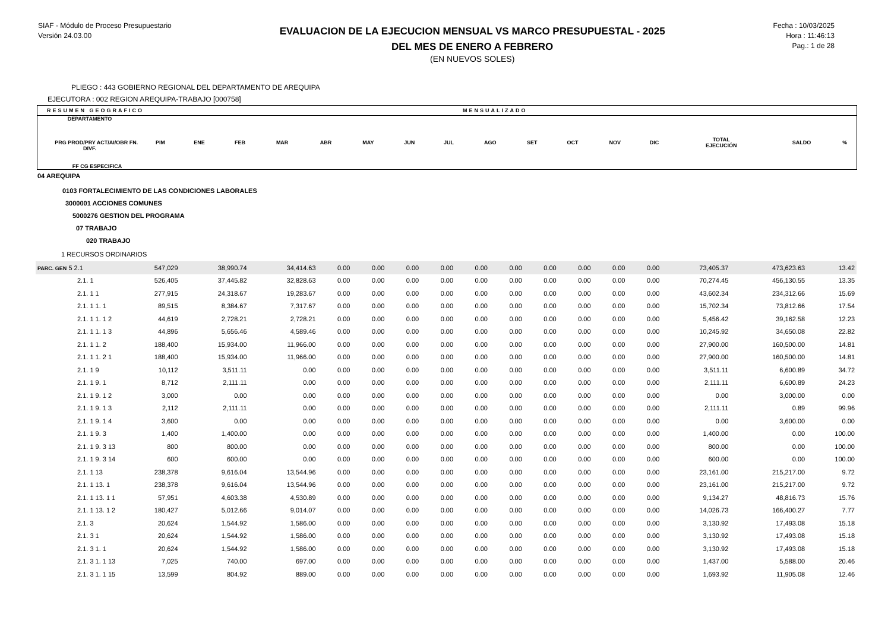SIAF - Módulo de Proceso Presupuestario
Versión 24.03.00
EVALUACION DE LA EJECUCION MENSUAL VS MARCO PRESUPUESTAL - 2025
DEL MES DE ENERO A FEBRERO
(EN NUEVOS SOLES)
Fecha : 10/03/2025
Hora : 11:46:13
Pag.: 1 de 28
PLIEGO : 443 GOBIERNO REGIONAL DEL DEPARTAMENTO DE AREQUIPA
EJECUTORA : 002 REGION AREQUIPA-TRABAJO [000758]
RESUMEN GEOGRAFICO MENSUALIZADO
| DEPARTAMENTO PRG PROD/PRY ACT/AI/OBR FN. DIVF. FF CG ESPECIFICA | PIM | ENE | FEB | MAR | ABR | MAY | JUN | JUL | AGO | SET | OCT | NOV | DIC | TOTAL EJECUCIÓN | SALDO | % |
04 AREQUIPA
0103 FORTALECIMIENTO DE LAS CONDICIONES LABORALES
3000001 ACCIONES COMUNES
5000276 GESTION DEL PROGRAMA
07 TRABAJO
020 TRABAJO
1 RECURSOS ORDINARIOS
| PARC. GEN 5 2.1 | 547,029 | 38,990.74 | 34,414.63 | 0.00 | 0.00 | 0.00 | 0.00 | 0.00 | 0.00 | 0.00 | 0.00 | 0.00 | 0.00 | 73,405.37 | 473,623.63 | 13.42 |
| 2.1. 1 | 526,405 | 37,445.82 | 32,828.63 | 0.00 | 0.00 | 0.00 | 0.00 | 0.00 | 0.00 | 0.00 | 0.00 | 0.00 | 0.00 | 70,274.45 | 456,130.55 | 13.35 |
| 2.1. 1 1 | 277,915 | 24,318.67 | 19,283.67 | 0.00 | 0.00 | 0.00 | 0.00 | 0.00 | 0.00 | 0.00 | 0.00 | 0.00 | 0.00 | 43,602.34 | 234,312.66 | 15.69 |
| 2.1. 1 1. 1 | 89,515 | 8,384.67 | 7,317.67 | 0.00 | 0.00 | 0.00 | 0.00 | 0.00 | 0.00 | 0.00 | 0.00 | 0.00 | 0.00 | 15,702.34 | 73,812.66 | 17.54 |
| 2.1. 1 1. 1 2 | 44,619 | 2,728.21 | 2,728.21 | 0.00 | 0.00 | 0.00 | 0.00 | 0.00 | 0.00 | 0.00 | 0.00 | 0.00 | 0.00 | 5,456.42 | 39,162.58 | 12.23 |
| 2.1. 1 1. 1 3 | 44,896 | 5,656.46 | 4,589.46 | 0.00 | 0.00 | 0.00 | 0.00 | 0.00 | 0.00 | 0.00 | 0.00 | 0.00 | 0.00 | 10,245.92 | 34,650.08 | 22.82 |
| 2.1. 1 1. 2 | 188,400 | 15,934.00 | 11,966.00 | 0.00 | 0.00 | 0.00 | 0.00 | 0.00 | 0.00 | 0.00 | 0.00 | 0.00 | 0.00 | 27,900.00 | 160,500.00 | 14.81 |
| 2.1. 1 1. 2 1 | 188,400 | 15,934.00 | 11,966.00 | 0.00 | 0.00 | 0.00 | 0.00 | 0.00 | 0.00 | 0.00 | 0.00 | 0.00 | 0.00 | 27,900.00 | 160,500.00 | 14.81 |
| 2.1. 1 9 | 10,112 | 3,511.11 | 0.00 | 0.00 | 0.00 | 0.00 | 0.00 | 0.00 | 0.00 | 0.00 | 0.00 | 0.00 | 0.00 | 3,511.11 | 6,600.89 | 34.72 |
| 2.1. 1 9. 1 | 8,712 | 2,111.11 | 0.00 | 0.00 | 0.00 | 0.00 | 0.00 | 0.00 | 0.00 | 0.00 | 0.00 | 0.00 | 0.00 | 2,111.11 | 6,600.89 | 24.23 |
| 2.1. 1 9. 1 2 | 3,000 | 0.00 | 0.00 | 0.00 | 0.00 | 0.00 | 0.00 | 0.00 | 0.00 | 0.00 | 0.00 | 0.00 | 0.00 | 0.00 | 3,000.00 | 0.00 |
| 2.1. 1 9. 1 3 | 2,112 | 2,111.11 | 0.00 | 0.00 | 0.00 | 0.00 | 0.00 | 0.00 | 0.00 | 0.00 | 0.00 | 0.00 | 0.00 | 2,111.11 | 0.89 | 99.96 |
| 2.1. 1 9. 1 4 | 3,600 | 0.00 | 0.00 | 0.00 | 0.00 | 0.00 | 0.00 | 0.00 | 0.00 | 0.00 | 0.00 | 0.00 | 0.00 | 0.00 | 3,600.00 | 0.00 |
| 2.1. 1 9. 3 | 1,400 | 1,400.00 | 0.00 | 0.00 | 0.00 | 0.00 | 0.00 | 0.00 | 0.00 | 0.00 | 0.00 | 0.00 | 0.00 | 1,400.00 | 0.00 | 100.00 |
| 2.1. 1 9. 3 13 | 800 | 800.00 | 0.00 | 0.00 | 0.00 | 0.00 | 0.00 | 0.00 | 0.00 | 0.00 | 0.00 | 0.00 | 0.00 | 800.00 | 0.00 | 100.00 |
| 2.1. 1 9. 3 14 | 600 | 600.00 | 0.00 | 0.00 | 0.00 | 0.00 | 0.00 | 0.00 | 0.00 | 0.00 | 0.00 | 0.00 | 0.00 | 600.00 | 0.00 | 100.00 |
| 2.1. 1 13 | 238,378 | 9,616.04 | 13,544.96 | 0.00 | 0.00 | 0.00 | 0.00 | 0.00 | 0.00 | 0.00 | 0.00 | 0.00 | 0.00 | 23,161.00 | 215,217.00 | 9.72 |
| 2.1. 1 13. 1 | 238,378 | 9,616.04 | 13,544.96 | 0.00 | 0.00 | 0.00 | 0.00 | 0.00 | 0.00 | 0.00 | 0.00 | 0.00 | 0.00 | 23,161.00 | 215,217.00 | 9.72 |
| 2.1. 1 13. 1 1 | 57,951 | 4,603.38 | 4,530.89 | 0.00 | 0.00 | 0.00 | 0.00 | 0.00 | 0.00 | 0.00 | 0.00 | 0.00 | 0.00 | 9,134.27 | 48,816.73 | 15.76 |
| 2.1. 1 13. 1 2 | 180,427 | 5,012.66 | 9,014.07 | 0.00 | 0.00 | 0.00 | 0.00 | 0.00 | 0.00 | 0.00 | 0.00 | 0.00 | 0.00 | 14,026.73 | 166,400.27 | 7.77 |
| 2.1. 3 | 20,624 | 1,544.92 | 1,586.00 | 0.00 | 0.00 | 0.00 | 0.00 | 0.00 | 0.00 | 0.00 | 0.00 | 0.00 | 0.00 | 3,130.92 | 17,493.08 | 15.18 |
| 2.1. 3 1 | 20,624 | 1,544.92 | 1,586.00 | 0.00 | 0.00 | 0.00 | 0.00 | 0.00 | 0.00 | 0.00 | 0.00 | 0.00 | 0.00 | 3,130.92 | 17,493.08 | 15.18 |
| 2.1. 3 1. 1 | 20,624 | 1,544.92 | 1,586.00 | 0.00 | 0.00 | 0.00 | 0.00 | 0.00 | 0.00 | 0.00 | 0.00 | 0.00 | 0.00 | 3,130.92 | 17,493.08 | 15.18 |
| 2.1. 3 1. 1 13 | 7,025 | 740.00 | 697.00 | 0.00 | 0.00 | 0.00 | 0.00 | 0.00 | 0.00 | 0.00 | 0.00 | 0.00 | 0.00 | 1,437.00 | 5,588.00 | 20.46 |
| 2.1. 3 1. 1 15 | 13,599 | 804.92 | 889.00 | 0.00 | 0.00 | 0.00 | 0.00 | 0.00 | 0.00 | 0.00 | 0.00 | 0.00 | 0.00 | 1,693.92 | 11,905.08 | 12.46 |